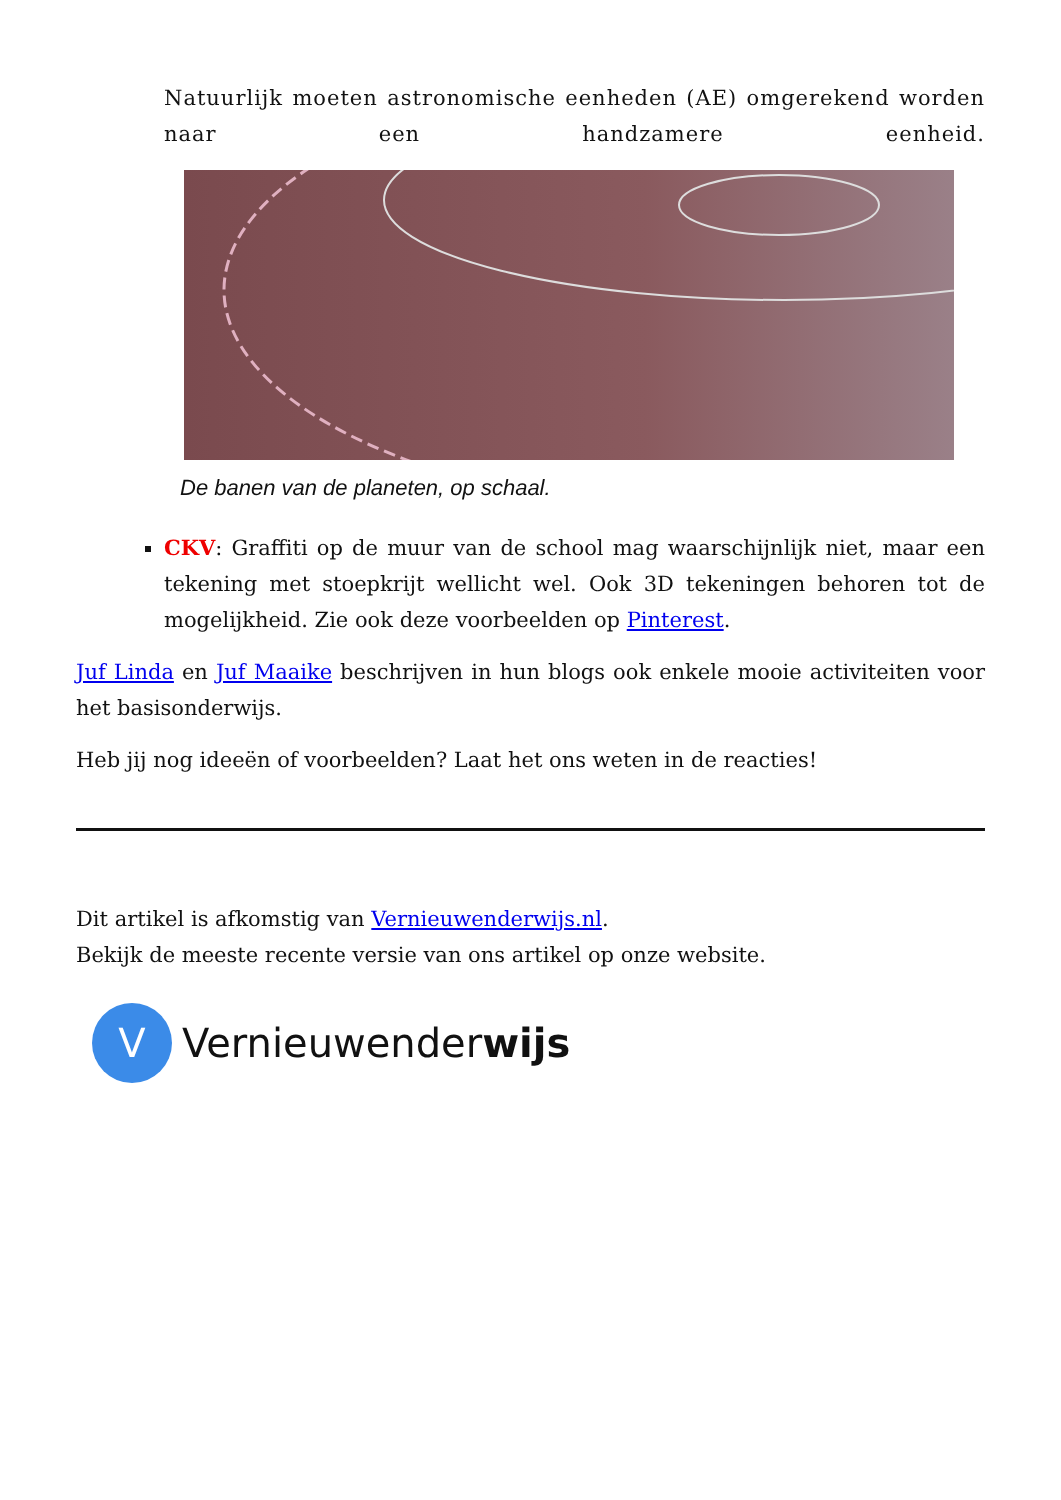Natuurlijk moeten astronomische eenheden (AE) omgerekend worden naar een handzamere eenheid.
De banen van de planeten, op schaal.
CKV: Graffiti op de muur van de school mag waarschijnlijk niet, maar een tekening met stoepkrijt wellicht wel. Ook 3D tekeningen behoren tot de mogelijkheid. Zie ook deze voorbeelden op Pinterest.
Juf Linda en Juf Maaike beschrijven in hun blogs ook enkele mooie activiteiten voor het basisonderwijs.
Heb jij nog ideeën of voorbeelden? Laat het ons weten in de reacties!
Dit artikel is afkomstig van Vernieuwenderwijs.nl.
Bekijk de meeste recente versie van ons artikel op onze website.
V
Vernieuwenderwijs